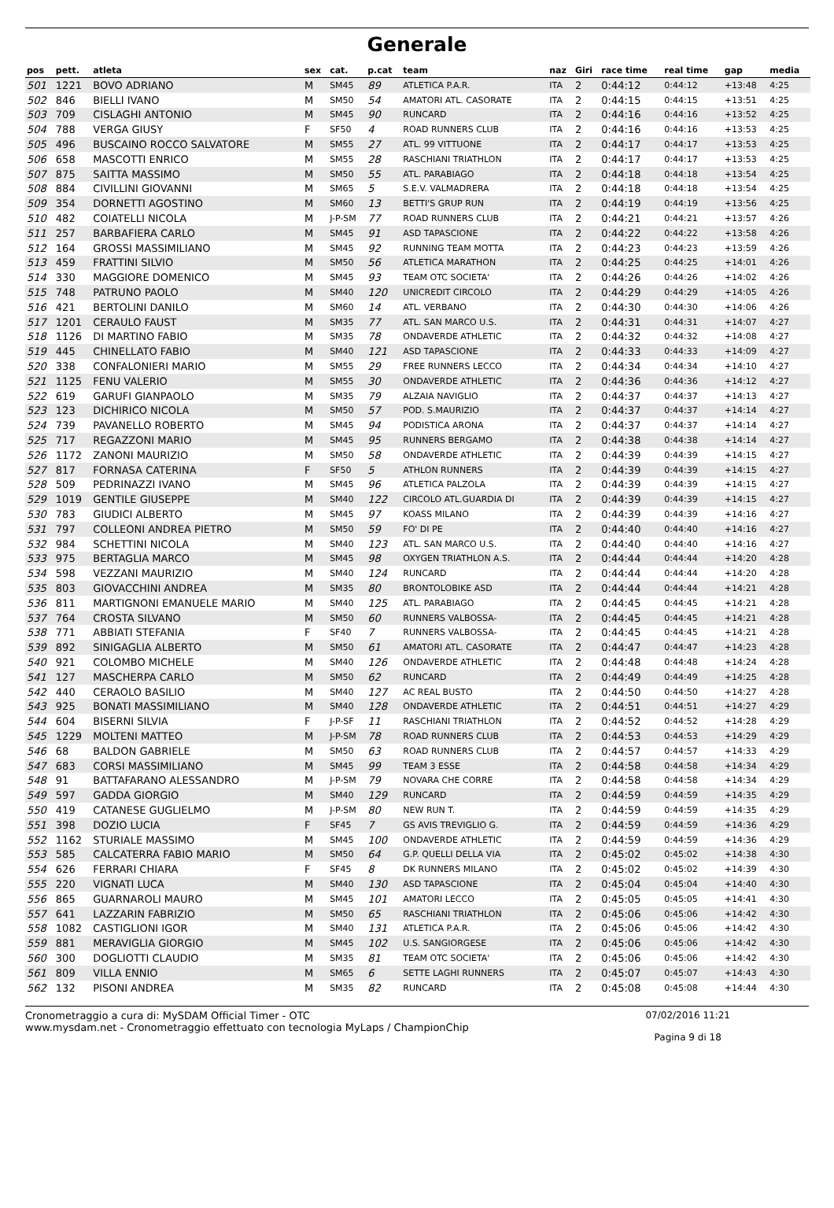Generale
| pos | pett. | atleta | sex | cat. | p.cat | team | naz | Giri | race time | real time | gap | media |
| --- | --- | --- | --- | --- | --- | --- | --- | --- | --- | --- | --- | --- |
| 501 | 1221 | BOVO ADRIANO | M | SM45 | 89 | ATLETICA P.A.R. | ITA | 2 | 0:44:12 | 0:44:12 | +13:48 | 4:25 |
| 502 | 846 | BIELLI IVANO | M | SM50 | 54 | AMATORI ATL. CASORATE | ITA | 2 | 0:44:15 | 0:44:15 | +13:51 | 4:25 |
| 503 | 709 | CISLAGHI ANTONIO | M | SM45 | 90 | RUNCARD | ITA | 2 | 0:44:16 | 0:44:16 | +13:52 | 4:25 |
| 504 | 788 | VERGA GIUSY | F | SF50 | 4 | ROAD RUNNERS CLUB | ITA | 2 | 0:44:16 | 0:44:16 | +13:53 | 4:25 |
| 505 | 496 | BUSCAINO ROCCO SALVATORE | M | SM55 | 27 | ATL. 99 VITTUONE | ITA | 2 | 0:44:17 | 0:44:17 | +13:53 | 4:25 |
| 506 | 658 | MASCOTTI ENRICO | M | SM55 | 28 | RASCHIANI TRIATHLON | ITA | 2 | 0:44:17 | 0:44:17 | +13:53 | 4:25 |
| 507 | 875 | SAITTA MASSIMO | M | SM50 | 55 | ATL. PARABIAGO | ITA | 2 | 0:44:18 | 0:44:18 | +13:54 | 4:25 |
| 508 | 884 | CIVILLINI GIOVANNI | M | SM65 | 5 | S.E.V. VALMADRERA | ITA | 2 | 0:44:18 | 0:44:18 | +13:54 | 4:25 |
| 509 | 354 | DORNETTI AGOSTINO | M | SM60 | 13 | BETTI'S GRUP RUN | ITA | 2 | 0:44:19 | 0:44:19 | +13:56 | 4:25 |
| 510 | 482 | COIATELLI NICOLA | M | J-P-SM | 77 | ROAD RUNNERS CLUB | ITA | 2 | 0:44:21 | 0:44:21 | +13:57 | 4:26 |
| 511 | 257 | BARBAFIERA CARLO | M | SM45 | 91 | ASD TAPASCIONE | ITA | 2 | 0:44:22 | 0:44:22 | +13:58 | 4:26 |
| 512 | 164 | GROSSI MASSIMILIANO | M | SM45 | 92 | RUNNING TEAM MOTTA | ITA | 2 | 0:44:23 | 0:44:23 | +13:59 | 4:26 |
| 513 | 459 | FRATTINI SILVIO | M | SM50 | 56 | ATLETICA MARATHON | ITA | 2 | 0:44:25 | 0:44:25 | +14:01 | 4:26 |
| 514 | 330 | MAGGIORE DOMENICO | M | SM45 | 93 | TEAM OTC SOCIETA' | ITA | 2 | 0:44:26 | 0:44:26 | +14:02 | 4:26 |
| 515 | 748 | PATRUNO PAOLO | M | SM40 | 120 | UNICREDIT CIRCOLO | ITA | 2 | 0:44:29 | 0:44:29 | +14:05 | 4:26 |
| 516 | 421 | BERTOLINI DANILO | M | SM60 | 14 | ATL. VERBANO | ITA | 2 | 0:44:30 | 0:44:30 | +14:06 | 4:26 |
| 517 | 1201 | CERAULO FAUST | M | SM35 | 77 | ATL. SAN MARCO U.S. | ITA | 2 | 0:44:31 | 0:44:31 | +14:07 | 4:27 |
| 518 | 1126 | DI MARTINO FABIO | M | SM35 | 78 | ONDAVERDE ATHLETIC | ITA | 2 | 0:44:32 | 0:44:32 | +14:08 | 4:27 |
| 519 | 445 | CHINELLATO FABIO | M | SM40 | 121 | ASD TAPASCIONE | ITA | 2 | 0:44:33 | 0:44:33 | +14:09 | 4:27 |
| 520 | 338 | CONFALONIERI MARIO | M | SM55 | 29 | FREE RUNNERS LECCO | ITA | 2 | 0:44:34 | 0:44:34 | +14:10 | 4:27 |
| 521 | 1125 | FENU VALERIO | M | SM55 | 30 | ONDAVERDE ATHLETIC | ITA | 2 | 0:44:36 | 0:44:36 | +14:12 | 4:27 |
| 522 | 619 | GARUFI GIANPAOLO | M | SM35 | 79 | ALZAIA NAVIGLIO | ITA | 2 | 0:44:37 | 0:44:37 | +14:13 | 4:27 |
| 523 | 123 | DICHIRICO NICOLA | M | SM50 | 57 | POD. S.MAURIZIO | ITA | 2 | 0:44:37 | 0:44:37 | +14:14 | 4:27 |
| 524 | 739 | PAVANELLO ROBERTO | M | SM45 | 94 | PODISTICA ARONA | ITA | 2 | 0:44:37 | 0:44:37 | +14:14 | 4:27 |
| 525 | 717 | REGAZZONI MARIO | M | SM45 | 95 | RUNNERS BERGAMO | ITA | 2 | 0:44:38 | 0:44:38 | +14:14 | 4:27 |
| 526 | 1172 | ZANONI MAURIZIO | M | SM50 | 58 | ONDAVERDE ATHLETIC | ITA | 2 | 0:44:39 | 0:44:39 | +14:15 | 4:27 |
| 527 | 817 | FORNASA CATERINA | F | SF50 | 5 | ATHLON RUNNERS | ITA | 2 | 0:44:39 | 0:44:39 | +14:15 | 4:27 |
| 528 | 509 | PEDRINAZZI IVANO | M | SM45 | 96 | ATLETICA PALZOLA | ITA | 2 | 0:44:39 | 0:44:39 | +14:15 | 4:27 |
| 529 | 1019 | GENTILE GIUSEPPE | M | SM40 | 122 | CIRCOLO ATL.GUARDIA DI | ITA | 2 | 0:44:39 | 0:44:39 | +14:15 | 4:27 |
| 530 | 783 | GIUDICI ALBERTO | M | SM45 | 97 | KOASS MILANO | ITA | 2 | 0:44:39 | 0:44:39 | +14:16 | 4:27 |
| 531 | 797 | COLLEONI ANDREA PIETRO | M | SM50 | 59 | FO' DI PE | ITA | 2 | 0:44:40 | 0:44:40 | +14:16 | 4:27 |
| 532 | 984 | SCHETTINI NICOLA | M | SM40 | 123 | ATL. SAN MARCO U.S. | ITA | 2 | 0:44:40 | 0:44:40 | +14:16 | 4:27 |
| 533 | 975 | BERTAGLIA MARCO | M | SM45 | 98 | OXYGEN TRIATHLON A.S. | ITA | 2 | 0:44:44 | 0:44:44 | +14:20 | 4:28 |
| 534 | 598 | VEZZANI MAURIZIO | M | SM40 | 124 | RUNCARD | ITA | 2 | 0:44:44 | 0:44:44 | +14:20 | 4:28 |
| 535 | 803 | GIOVACCHINI ANDREA | M | SM35 | 80 | BRONTOLOBIKE ASD | ITA | 2 | 0:44:44 | 0:44:44 | +14:21 | 4:28 |
| 536 | 811 | MARTIGNONI EMANUELE MARIO | M | SM40 | 125 | ATL. PARABIAGO | ITA | 2 | 0:44:45 | 0:44:45 | +14:21 | 4:28 |
| 537 | 764 | CROSTA SILVANO | M | SM50 | 60 | RUNNERS VALBOSSA- | ITA | 2 | 0:44:45 | 0:44:45 | +14:21 | 4:28 |
| 538 | 771 | ABBIATI STEFANIA | F | SF40 | 7 | RUNNERS VALBOSSA- | ITA | 2 | 0:44:45 | 0:44:45 | +14:21 | 4:28 |
| 539 | 892 | SINIGAGLIA ALBERTO | M | SM50 | 61 | AMATORI ATL. CASORATE | ITA | 2 | 0:44:47 | 0:44:47 | +14:23 | 4:28 |
| 540 | 921 | COLOMBO MICHELE | M | SM40 | 126 | ONDAVERDE ATHLETIC | ITA | 2 | 0:44:48 | 0:44:48 | +14:24 | 4:28 |
| 541 | 127 | MASCHERPA CARLO | M | SM50 | 62 | RUNCARD | ITA | 2 | 0:44:49 | 0:44:49 | +14:25 | 4:28 |
| 542 | 440 | CERAOLO BASILIO | M | SM40 | 127 | AC REAL BUSTO | ITA | 2 | 0:44:50 | 0:44:50 | +14:27 | 4:28 |
| 543 | 925 | BONATI MASSIMILIANO | M | SM40 | 128 | ONDAVERDE ATHLETIC | ITA | 2 | 0:44:51 | 0:44:51 | +14:27 | 4:29 |
| 544 | 604 | BISERNI SILVIA | F | J-P-SF | 11 | RASCHIANI TRIATHLON | ITA | 2 | 0:44:52 | 0:44:52 | +14:28 | 4:29 |
| 545 | 1229 | MOLTENI MATTEO | M | J-P-SM | 78 | ROAD RUNNERS CLUB | ITA | 2 | 0:44:53 | 0:44:53 | +14:29 | 4:29 |
| 546 | 68 | BALDON GABRIELE | M | SM50 | 63 | ROAD RUNNERS CLUB | ITA | 2 | 0:44:57 | 0:44:57 | +14:33 | 4:29 |
| 547 | 683 | CORSI MASSIMILIANO | M | SM45 | 99 | TEAM 3 ESSE | ITA | 2 | 0:44:58 | 0:44:58 | +14:34 | 4:29 |
| 548 | 91 | BATTAFARANO ALESSANDRO | M | J-P-SM | 79 | NOVARA CHE CORRE | ITA | 2 | 0:44:58 | 0:44:58 | +14:34 | 4:29 |
| 549 | 597 | GADDA GIORGIO | M | SM40 | 129 | RUNCARD | ITA | 2 | 0:44:59 | 0:44:59 | +14:35 | 4:29 |
| 550 | 419 | CATANESE GUGLIELMO | M | J-P-SM | 80 | NEW RUN T. | ITA | 2 | 0:44:59 | 0:44:59 | +14:35 | 4:29 |
| 551 | 398 | DOZIO LUCIA | F | SF45 | 7 | GS AVIS TREVIGLIO G. | ITA | 2 | 0:44:59 | 0:44:59 | +14:36 | 4:29 |
| 552 | 1162 | STURIALE MASSIMO | M | SM45 | 100 | ONDAVERDE ATHLETIC | ITA | 2 | 0:44:59 | 0:44:59 | +14:36 | 4:29 |
| 553 | 585 | CALCATERRA FABIO MARIO | M | SM50 | 64 | G.P. QUELLI DELLA VIA | ITA | 2 | 0:45:02 | 0:45:02 | +14:38 | 4:30 |
| 554 | 626 | FERRARI CHIARA | F | SF45 | 8 | DK RUNNERS MILANO | ITA | 2 | 0:45:02 | 0:45:02 | +14:39 | 4:30 |
| 555 | 220 | VIGNATI LUCA | M | SM40 | 130 | ASD TAPASCIONE | ITA | 2 | 0:45:04 | 0:45:04 | +14:40 | 4:30 |
| 556 | 865 | GUARNAROLI MAURO | M | SM45 | 101 | AMATORI LECCO | ITA | 2 | 0:45:05 | 0:45:05 | +14:41 | 4:30 |
| 557 | 641 | LAZZARIN FABRIZIO | M | SM50 | 65 | RASCHIANI TRIATHLON | ITA | 2 | 0:45:06 | 0:45:06 | +14:42 | 4:30 |
| 558 | 1082 | CASTIGLIONI IGOR | M | SM40 | 131 | ATLETICA P.A.R. | ITA | 2 | 0:45:06 | 0:45:06 | +14:42 | 4:30 |
| 559 | 881 | MERAVIGLIA GIORGIO | M | SM45 | 102 | U.S. SANGIORGESE | ITA | 2 | 0:45:06 | 0:45:06 | +14:42 | 4:30 |
| 560 | 300 | DOGLIOTTI CLAUDIO | M | SM35 | 81 | TEAM OTC SOCIETA' | ITA | 2 | 0:45:06 | 0:45:06 | +14:42 | 4:30 |
| 561 | 809 | VILLA ENNIO | M | SM65 | 6 | SETTE LAGHI RUNNERS | ITA | 2 | 0:45:07 | 0:45:07 | +14:43 | 4:30 |
| 562 | 132 | PISONI ANDREA | M | SM35 | 82 | RUNCARD | ITA | 2 | 0:45:08 | 0:45:08 | +14:44 | 4:30 |
Cronometraggio a cura di: MySDAM Official Timer - OTC
www.mysdam.net - Cronometraggio effettuato con tecnologia MyLaps / ChampionChip
07/02/2016 11:21
Pagina 9 di 18